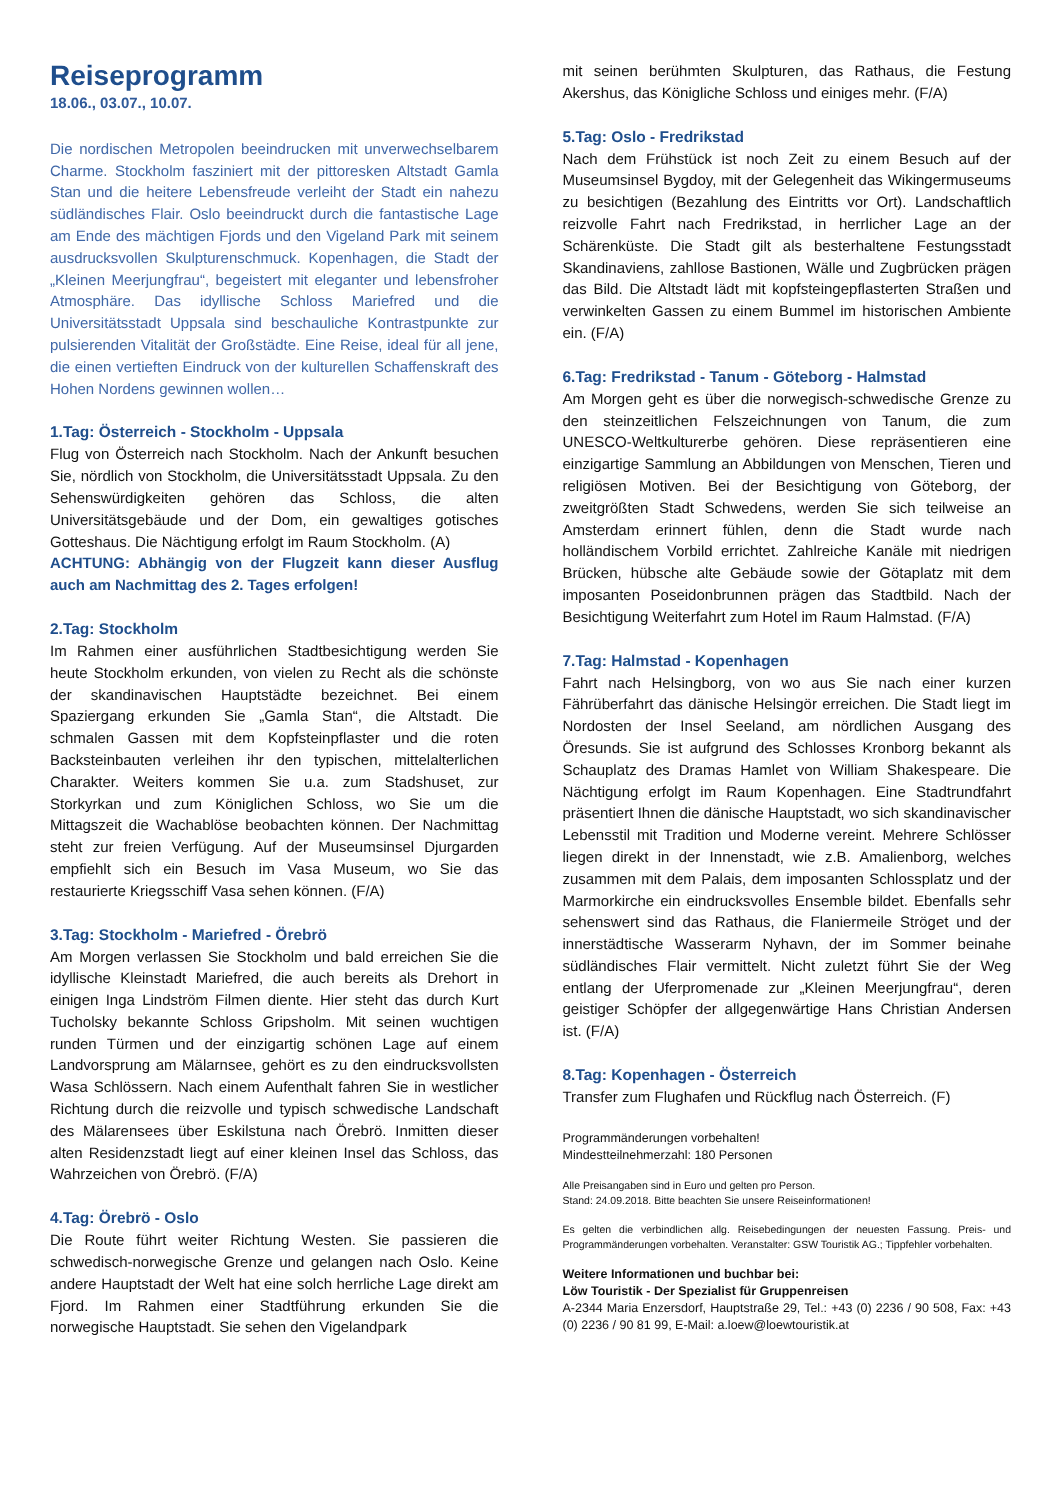Reiseprogramm
18.06., 03.07., 10.07.
Die nordischen Metropolen beeindrucken mit unverwechselbarem Charme. Stockholm fasziniert mit der pittoresken Altstadt Gamla Stan und die heitere Lebensfreude verleiht der Stadt ein nahezu südländisches Flair. Oslo beeindruckt durch die fantastische Lage am Ende des mächtigen Fjords und den Vigeland Park mit seinem ausdrucksvollen Skulpturenschmuck. Kopenhagen, die Stadt der „Kleinen Meerjungfrau“, begeistert mit eleganter und lebensfroher Atmosphäre. Das idyllische Schloss Mariefred und die Universitätsstadt Uppsala sind beschauliche Kontrastpunkte zur pulsierenden Vitalität der Großstädte. Eine Reise, ideal für all jene, die einen vertieften Eindruck von der kulturellen Schaffenskraft des Hohen Nordens gewinnen wollen…
1.Tag: Österreich - Stockholm - Uppsala
Flug von Österreich nach Stockholm. Nach der Ankunft besuchen Sie, nördlich von Stockholm, die Universitätsstadt Uppsala. Zu den Sehenswürdigkeiten gehören das Schloss, die alten Universitätsgebäude und der Dom, ein gewaltiges gotisches Gotteshaus. Die Nächtigung erfolgt im Raum Stockholm. (A)
ACHTUNG: Abhängig von der Flugzeit kann dieser Ausflug auch am Nachmittag des 2. Tages erfolgen!
2.Tag: Stockholm
Im Rahmen einer ausführlichen Stadtbesichtigung werden Sie heute Stockholm erkunden, von vielen zu Recht als die schönste der skandinavischen Hauptstädte bezeichnet. Bei einem Spaziergang erkunden Sie „Gamla Stan“, die Altstadt. Die schmalen Gassen mit dem Kopfsteinpflaster und die roten Backsteinbauten verleihen ihr den typischen, mittelalterlichen Charakter. Weiters kommen Sie u.a. zum Stadshuset, zur Storkyrkan und zum Königlichen Schloss, wo Sie um die Mittagszeit die Wachablöse beobachten können. Der Nachmittag steht zur freien Verfügung. Auf der Museumsinsel Djurgarden empfiehlt sich ein Besuch im Vasa Museum, wo Sie das restaurierte Kriegsschiff Vasa sehen können. (F/A)
3.Tag: Stockholm - Mariefred - Örebrö
Am Morgen verlassen Sie Stockholm und bald erreichen Sie die idyllische Kleinstadt Mariefred, die auch bereits als Drehort in einigen Inga Lindström Filmen diente. Hier steht das durch Kurt Tucholsky bekannte Schloss Gripsholm. Mit seinen wuchtigen runden Türmen und der einzigartig schönen Lage auf einem Landvorsprung am Mälarnsee, gehört es zu den eindrucksvollsten Wasa Schlössern. Nach einem Aufenthalt fahren Sie in westlicher Richtung durch die reizvolle und typisch schwedische Landschaft des Mälarensees über Eskilstuna nach Örebrö. Inmitten dieser alten Residenzstadt liegt auf einer kleinen Insel das Schloss, das Wahrzeichen von Örebrö. (F/A)
4.Tag: Örebrö - Oslo
Die Route führt weiter Richtung Westen. Sie passieren die schwedisch-norwegische Grenze und gelangen nach Oslo. Keine andere Hauptstadt der Welt hat eine solch herrliche Lage direkt am Fjord. Im Rahmen einer Stadtführung erkunden Sie die norwegische Hauptstadt. Sie sehen den Vigelandpark
mit seinen berühmten Skulpturen, das Rathaus, die Festung Akershus, das Königliche Schloss und einiges mehr. (F/A)
5.Tag: Oslo - Fredrikstad
Nach dem Frühstück ist noch Zeit zu einem Besuch auf der Museumsinsel Bygdoy, mit der Gelegenheit das Wikingermuseums zu besichtigen (Bezahlung des Eintritts vor Ort). Landschaftlich reizvolle Fahrt nach Fredrikstad, in herrlicher Lage an der Schärenküste. Die Stadt gilt als besterhaltene Festungsstadt Skandinaviens, zahllose Bastionen, Wälle und Zugbrücken prägen das Bild. Die Altstadt lädt mit kopfsteingepflasterten Straßen und verwinkelten Gassen zu einem Bummel im historischen Ambiente ein. (F/A)
6.Tag: Fredrikstad - Tanum - Göteborg - Halmstad
Am Morgen geht es über die norwegisch-schwedische Grenze zu den steinzeitlichen Felszeichnungen von Tanum, die zum UNESCO-Weltkulturerbe gehören. Diese repräsentieren eine einzigartige Sammlung an Abbildungen von Menschen, Tieren und religiösen Motiven. Bei der Besichtigung von Göteborg, der zweitgrößten Stadt Schwedens, werden Sie sich teilweise an Amsterdam erinnert fühlen, denn die Stadt wurde nach holländischem Vorbild errichtet. Zahlreiche Kanäle mit niedrigen Brücken, hübsche alte Gebäude sowie der Götaplatz mit dem imposanten Poseidonbrunnen prägen das Stadtbild. Nach der Besichtigung Weiterfahrt zum Hotel im Raum Halmstad. (F/A)
7.Tag: Halmstad - Kopenhagen
Fahrt nach Helsingborg, von wo aus Sie nach einer kurzen Fährüberfahrt das dänische Helsingör erreichen. Die Stadt liegt im Nordosten der Insel Seeland, am nördlichen Ausgang des Öresunds. Sie ist aufgrund des Schlosses Kronborg bekannt als Schauplatz des Dramas Hamlet von William Shakespeare. Die Nächtigung erfolgt im Raum Kopenhagen. Eine Stadtrundfahrt präsentiert Ihnen die dänische Hauptstadt, wo sich skandinavischer Lebensstil mit Tradition und Moderne vereint. Mehrere Schlösser liegen direkt in der Innenstadt, wie z.B. Amalienborg, welches zusammen mit dem Palais, dem imposanten Schlossplatz und der Marmorkirche ein eindrucksvolles Ensemble bildet. Ebenfalls sehr sehenswert sind das Rathaus, die Flaniermeile Ströget und der innerstädtische Wasserarm Nyhavn, der im Sommer beinahe südländisches Flair vermittelt. Nicht zuletzt führt Sie der Weg entlang der Uferpromenade zur „Kleinen Meerjungfrau“, deren geistiger Schöpfer der allgegenwärtige Hans Christian Andersen ist. (F/A)
8.Tag: Kopenhagen - Österreich
Transfer zum Flughafen und Rückflug nach Österreich. (F)
Programmänderungen vorbehalten!
Mindestteilnehmerzahl: 180 Personen
Alle Preisangaben sind in Euro und gelten pro Person.
Stand: 24.09.2018. Bitte beachten Sie unsere Reiseinformationen!
Es gelten die verbindlichen allg. Reisebedingungen der neuesten Fassung. Preis- und Programmänderungen vorbehalten. Veranstalter: GSW Touristik AG.; Tippfehler vorbehalten.
Weitere Informationen und buchbar bei:
Löw Touristik - Der Spezialist für Gruppenreisen
A-2344 Maria Enzersdorf, Hauptstraße 29, Tel.: +43 (0) 2236 / 90 508, Fax: +43 (0) 2236 / 90 81 99, E-Mail: a.loew@loewtouristik.at